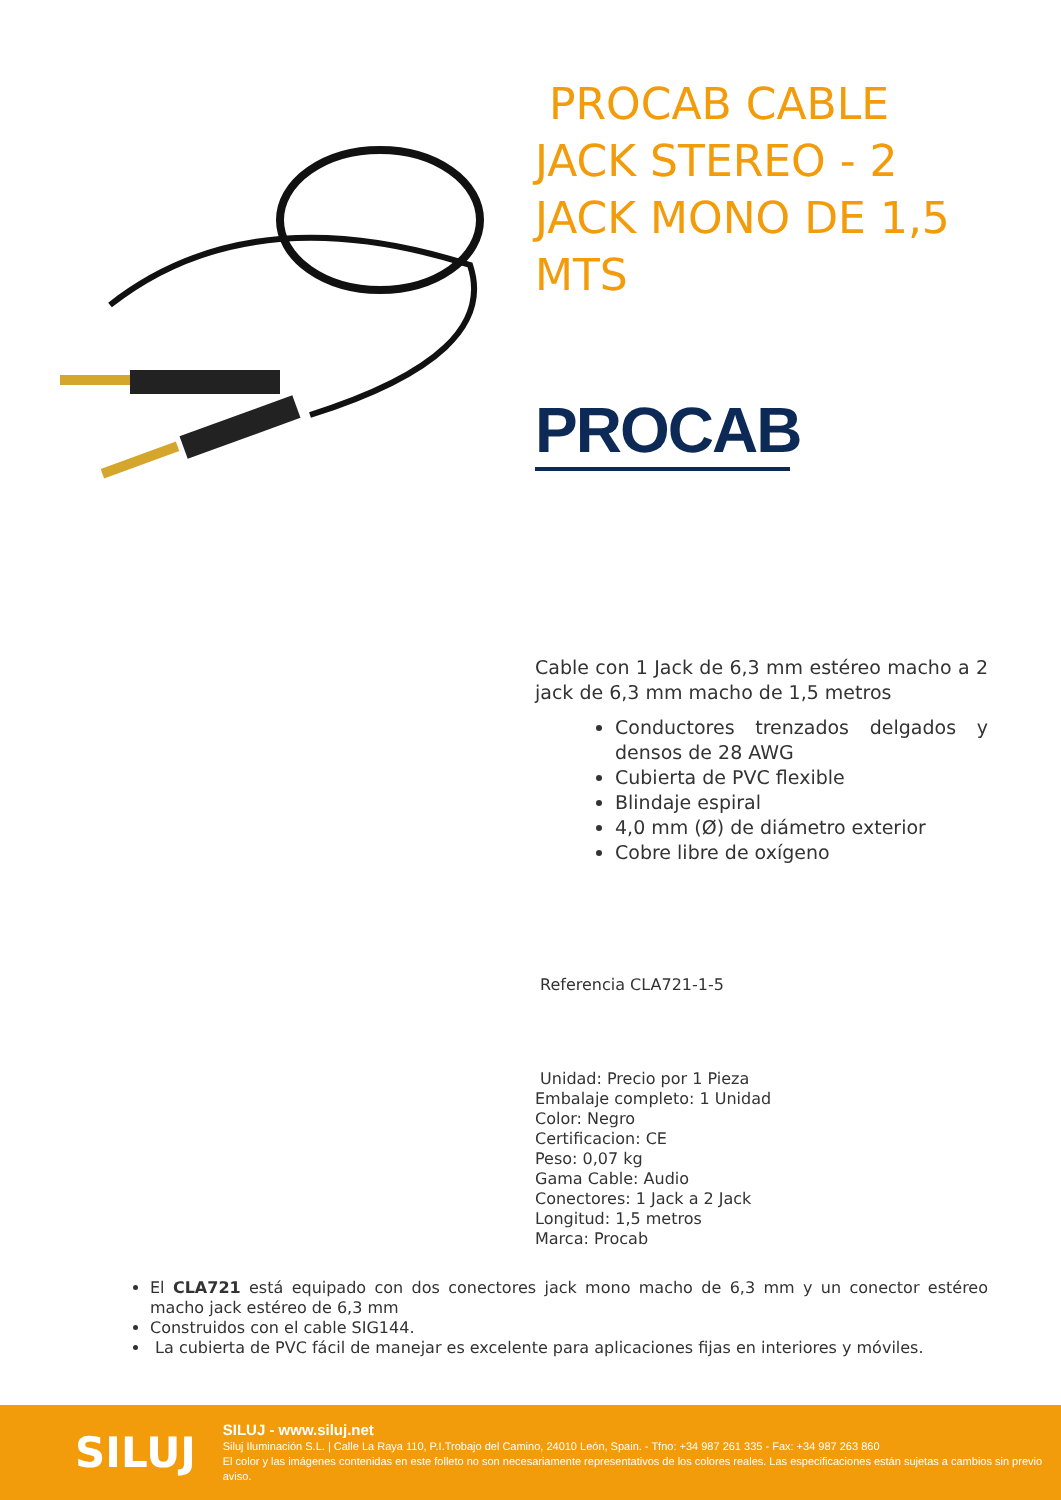PROCAB CABLE JACK STEREO - 2 JACK MONO DE 1,5 MTS
PROCAB
Cable con 1 Jack de 6,3 mm estéreo macho a 2 jack de 6,3 mm macho de 1,5 metros
Conductores trenzados delgados y densos de 28 AWG
Cubierta de PVC flexible
Blindaje espiral
4,0 mm (Ø) de diámetro exterior
Cobre libre de oxígeno
Referencia CLA721-1-5
Unidad: Precio por 1 Pieza
Embalaje completo: 1 Unidad
Color: Negro
Certificacion: CE
Peso: 0,07 kg
Gama Cable: Audio
Conectores: 1 Jack a 2 Jack
Longitud: 1,5 metros
Marca: Procab
El CLA721 está equipado con dos conectores jack mono macho de 6,3 mm y un conector estéreo macho jack estéreo de 6,3 mm
Construidos con el cable SIG144.
La cubierta de PVC fácil de manejar es excelente para aplicaciones fijas en interiores y móviles.
SILUJ
SILUJ - www.siluj.net
Siluj Iluminación S.L. | Calle La Raya 110, P.I.Trobajo del Camino, 24010 León, Spain. - Tfno: +34 987 261 335 - Fax: +34 987 263 860
El color y las imágenes contenidas en este folleto no son necesariamente representativos de los colores reales. Las especificaciones están sujetas a cambios sin previo aviso.